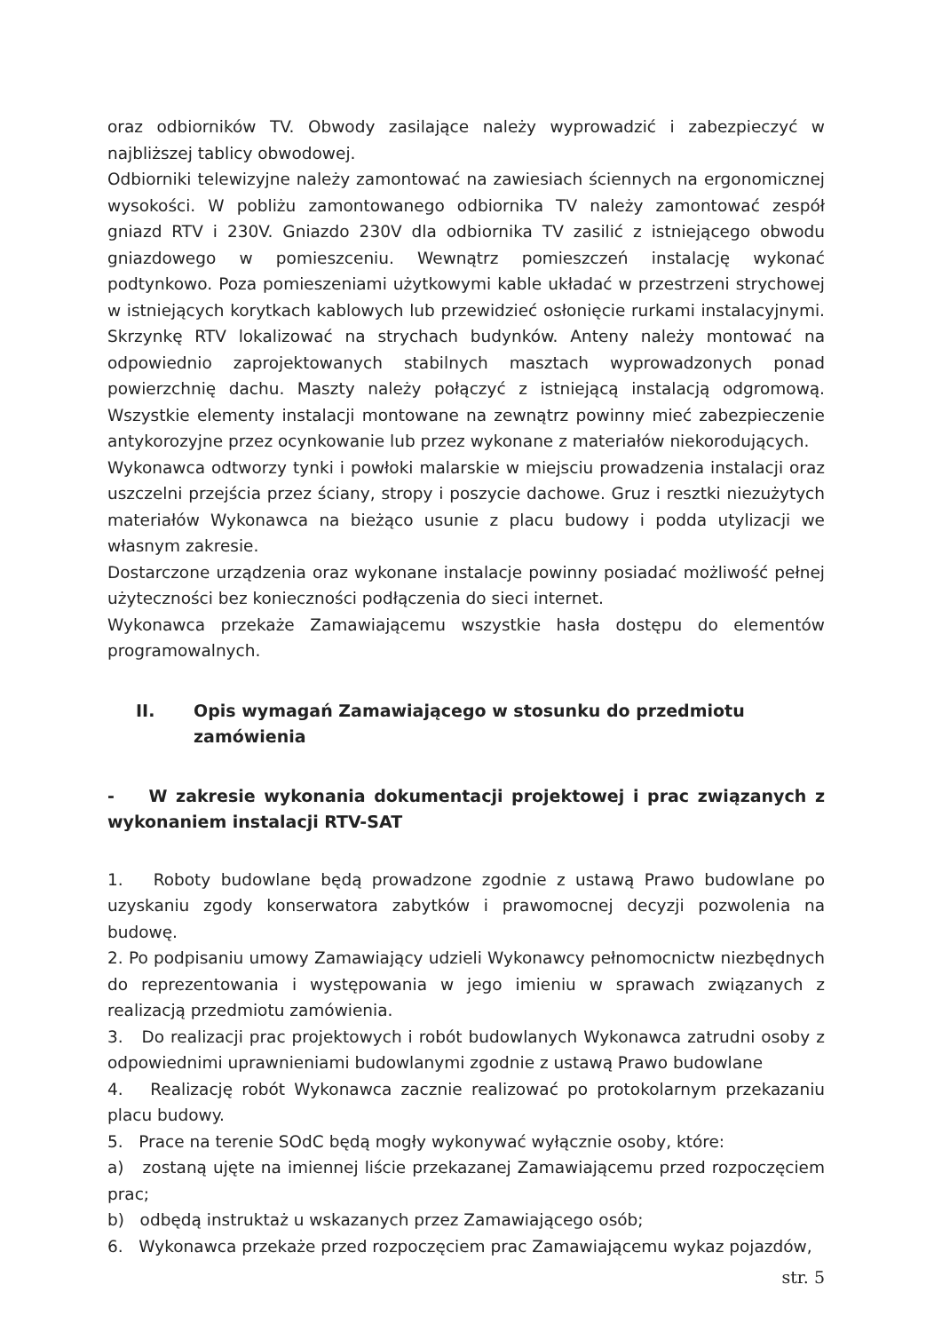oraz odbiorników TV. Obwody zasilające należy wyprowadzić i zabezpieczyć w najbliższej tablicy obwodowej.
Odbiorniki telewizyjne należy zamontować na zawiesiach ściennych na ergonomicznej wysokości. W pobliżu zamontowanego odbiornika TV należy zamontować zespół gniazd RTV i 230V. Gniazdo 230V dla odbiornika TV zasilić z istniejącego obwodu gniazdowego w pomieszceniu. Wewnątrz pomieszczeń instalację wykonać podtynkowo. Poza pomieszeniami użytkowymi kable układać w przestrzeni strychowej w istniejących korytkach kablowych lub przewidzieć osłonięcie rurkami instalacyjnymi. Skrzynkę RTV lokalizować na strychach budynków. Anteny należy montować na odpowiednio zaprojektowanych stabilnych masztach wyprowadzonych ponad powierzchnię dachu. Maszty należy połączyć z istniejącą instalacją odgromową. Wszystkie elementy instalacji montowane na zewnątrz powinny mieć zabezpieczenie antykorozyjne przez ocynkowanie lub przez wykonane z materiałów niekorodujących.
Wykonawca odtworzy tynki i powłoki malarskie w miejsciu prowadzenia instalacji oraz uszczelni przejścia przez ściany, stropy i poszycie dachowe. Gruz i resztki niezużytych materiałów Wykonawca na bieżąco usunie z placu budowy i podda utylizacji we własnym zakresie.
Dostarczone urządzenia oraz wykonane instalacje powinny posiadać możliwość pełnej użyteczności bez konieczności podłączenia do sieci internet.
Wykonawca przekaże Zamawiającemu wszystkie hasła dostępu do elementów programowalnych.
II. Opis wymagań Zamawiającego w stosunku do przedmiotu zamówienia
- W zakresie wykonania dokumentacji projektowej i prac związanych z wykonaniem instalacji RTV-SAT
1. Roboty budowlane będą prowadzone zgodnie z ustawą Prawo budowlane po uzyskaniu zgody konserwatora zabytków i prawomocnej decyzji pozwolenia na budowę.
2. Po podpisaniu umowy Zamawiający udzieli Wykonawcy pełnomocnictw niezbędnych do reprezentowania i występowania w jego imieniu w sprawach związanych z realizacją przedmiotu zamówienia.
3. Do realizacji prac projektowych i robót budowlanych Wykonawca zatrudni osoby z odpowiednimi uprawnieniami budowlanymi zgodnie z ustawą Prawo budowlane
4. Realizację robót Wykonawca zacznie realizować po protokolarnym przekazaniu placu budowy.
5. Prace na terenie SOdC będą mogły wykonywać wyłącznie osoby, które:
a) zostaną ujęte na imiennej liście przekazanej Zamawiającemu przed rozpoczęciem prac;
b) odbędą instruktaż u wskazanych przez Zamawiającego osób;
6. Wykonawca przekaże przed rozpoczęciem prac Zamawiającemu wykaz pojazdów,
str. 5